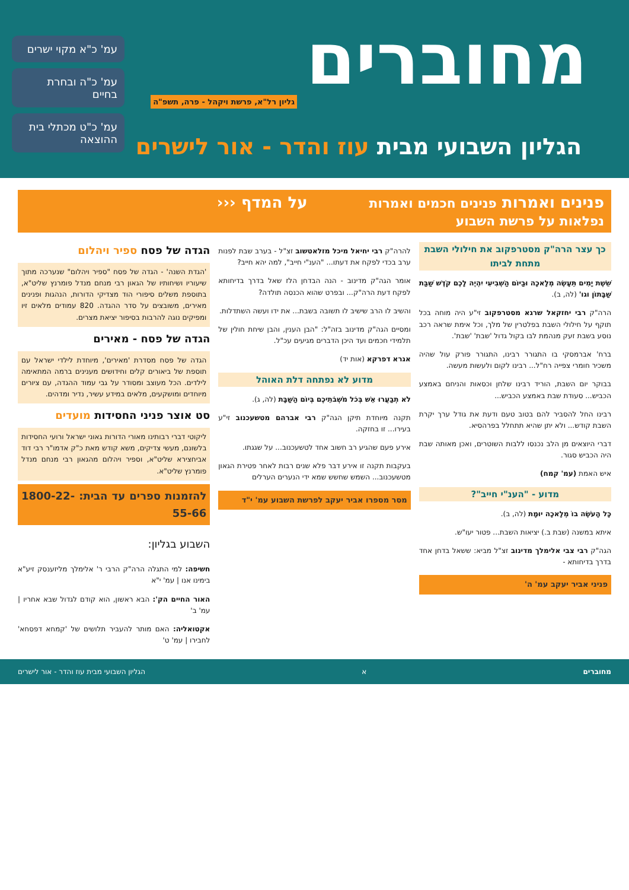מחוברים
גליון רל"א, פרשת ויקהל - פרה, תשפ"ה
הגליון השבועי מבית עוז והדר - אור לישרים
עמ' כ"א מקוי ישרים
עמ' כ"ה ובחרת בחיים
עמ' כ"ט מכתלי בית ההוצאה
פנינים ואמרות פנינים חכמים ואמרות נפלאות על פרשת השבוע
על המדף ‹‹‹
כך עצר הרה"ק מסטרפקוב את חילולי השבת מתחת לביתו
שֵׁשֶׁת יָמִים תֵּעָשֶׂה מְלָאכָה וּבַיּוֹם הַשְּׁבִיעִי יִהְיֶה לָכֶם קֹדֶשׁ שַׁבַּת שַׁבָּתוֹן וגו' (לה, ב).
הרה"ק רבי יחזקאל שרגא מסטרפקוב זי"ע היה מוחה בכל תוקף על חילולי השבת בפלטרין של מלך, וכל אימת שראה רכב נוסע בשבת זעק מנהמת לבו בקול גדול 'שבת' 'שבת'.
ברח' אברמסקי בו התגורר רבינו, התגורר פורק עול שהיה משכיר חומרי צפייה רח"ל... רבינו לקום ולעשות מעשה.
בבוקר יום השבת, הוריד רבינו שלחן וכסאות והניחם באמצע הכביש... סעודת שבת באמצע הכביש...
רבינו החל להסביר להם בטוב טעם ודעת את גודל ערך יקרת השבת קודש... ולא יתן שהיא תתחלל בפרהסיא.
דברי היוצאים מן הלב נכנסו ללבות השוטרים, ואכן מאותה שבת היה הכביש סגור.
איש האמת (עמ' קמח)
מדוע - "הענ"י חייב"?
כָּל הָעֹשֶׂה בוֹ מְלָאכָה יוּמָת (לה, ב).
איתא במשנה (שבת ב.) יציאות השבת... פטור יעו"ש.
הגה"ק רבי צבי אלימלך מדינוב זצ"ל מביא: ששאל בדחן אחד בדרך בדיחותא -
פניני אביר יעקב עמ' ה'
להרה"ק רבי יחיאל מיכל מזלאטשוב זצ"ל - בערב שבת לפנות ערב בכדי לפקח את דעתו... "הענ"י חייב", למה יהא חייב?
אומר הגה"ק מדינוב - הנה הבדחן הלז שאל בדרך בדיחותא לפקח דעת הרה"ק... ובפרט שהוא הכנסה תולדה?
והשיב לו הרב שישיב לו תשובה בשבת... את ידו ועשה השתדלות.
ומסיים הגה"ק מדינוב בזה"ל: "הבן הענין, והבן שיחת חולין של תלמידי חכמים ועד היכן הדברים מגיעים עכ"ל.
אגרא דפרקא (אות יד)
מדוע לא נפתחה דלת האוהל
לֹא תְבַעֲרוּ אֵשׁ בְּכֹל מֹשְׁבֹתֵיכֶם בְּיוֹם הַשַּׁבָּת (לה, ג).
תקנה מיוחדת תיקן הגה"ק רבי אברהם מטשעכנוב זי"ע בעירו... זו בחזקה.
אירע פעם שהגיע רב חשוב אחד לטשעכנוב... על שגגתו.
בעקבות תקנה זו אירע דבר פלא שנים רבות לאחר פטירת הגאון מטשעכנוב... השמש שחשש שמא ידי הנערים הערלים
מסר מספרו אביר יעקב לפרשת השבוע עמ' י"ד
הגדה של פסח ספיר ויהלום
'הגדת השנה' - הגדה של פסח "ספיר ויהלום" שנערכה מתוך שיעוריו ושיחותיו של הגאון רבי מנחם מנדל פומרנץ שליט"א, בתוספת משלים סיפורי הוד מצדיקי הדורות, הנהגות ופנינים מאירים, משובצים על סדר ההגדה. 820 עמודים מלאים זיו ומפיקים נוגה להרבות בסיפור יציאת מצרים.
הגדה של פסח - מאירים
הגדה של פסח מסדרת 'מאירים', מיוחדת לילדי ישראל עם תוספת של ביאורים קלים וחידושים מענינים ברמה המתאימה לילדים. הכל מעוצב ומסודר על גבי עמוד ההגדה, עם ציורים מיוחדים ומושקעים, מלאים במידע עשיר, נדיר ומדהים.
סט אוצר פניני החסידות מועדים
ליקוטי דברי רבותינו מאורי הדורות גאוני ישראל ורועי החסידות בלשונם, מעשי צדיקים, משא קודש מאת כ"ק אדמו"ר רבי דוד אביחצירא שליט"א, וספיר ויהלום מהגאון רבי מנחם מנדל פומרנץ שליט"א.
להזמנות ספרים עד הבית: 1800-22-55-66
השבוע בגליון:
חשיפה: למי התגלה הרה"ק הרבי ר' אלימלך מליזענסק זיע"א בימינו אנו | עמ' י"א
האור החיים הק': הבא ראשון, הוא קודם לגדול שבא אחריו | עמ' ב'
אקטואליה: האם מותר להעביר תלושים של 'קמחא דפסחא' לחבירו | עמ' ט'
מחוברים א הגליון השבועי מבית עוז והדר - אור לישרים